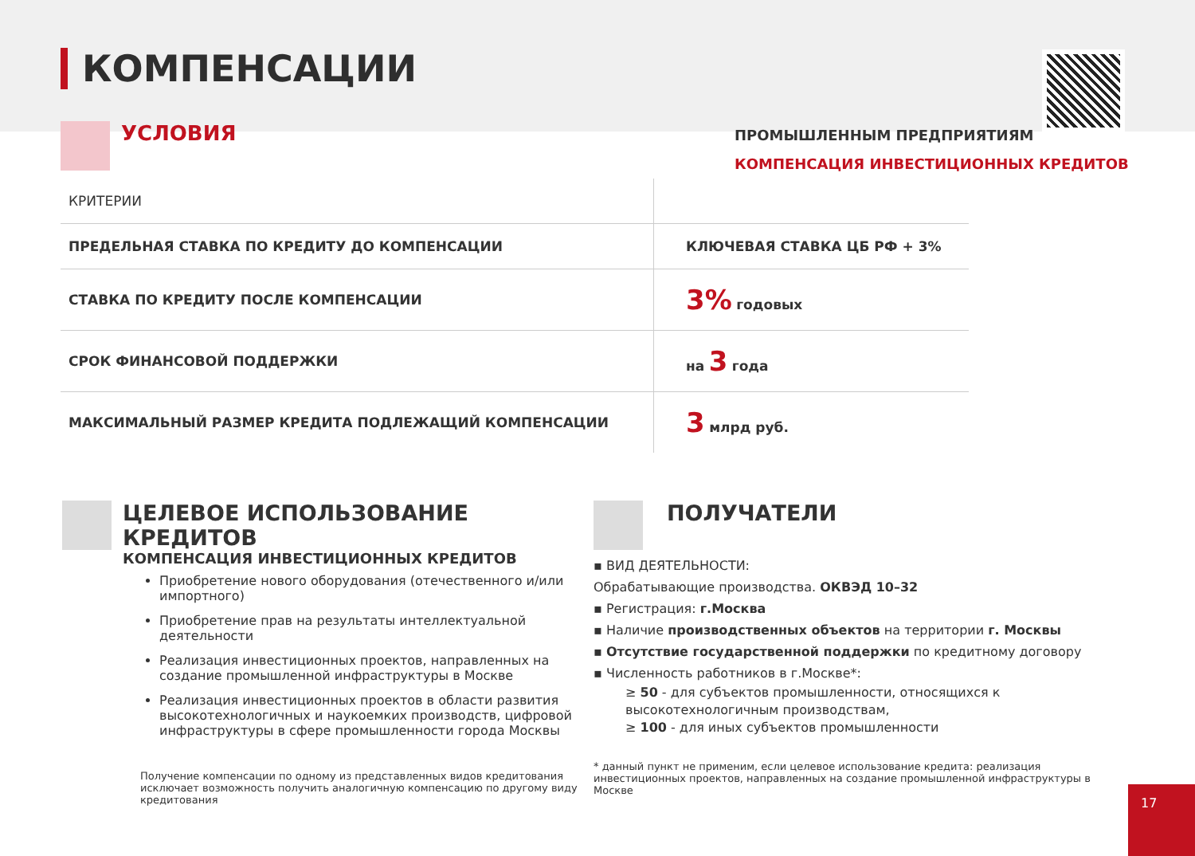КОМПЕНСАЦИИ
УСЛОВИЯ
ПРОМЫШЛЕННЫМ ПРЕДПРИЯТИЯМ
КОМПЕНСАЦИЯ ИНВЕСТИЦИОННЫХ КРЕДИТОВ
| КРИТЕРИИ | |
| --- | --- |
| ПРЕДЕЛЬНАЯ СТАВКА ПО КРЕДИТУ ДО КОМПЕНСАЦИИ | КЛЮЧЕВАЯ СТАВКА ЦБ РФ + 3% |
| СТАВКА ПО КРЕДИТУ ПОСЛЕ КОМПЕНСАЦИИ | 3% годовых |
| СРОК ФИНАНСОВОЙ ПОДДЕРЖКИ | на 3 года |
| МАКСИМАЛЬНЫЙ РАЗМЕР КРЕДИТА ПОДЛЕЖАЩИЙ КОМПЕНСАЦИИ | 3 млрд руб. |
ЦЕЛЕВОЕ ИСПОЛЬЗОВАНИЕ КРЕДИТОВ
КОМПЕНСАЦИЯ ИНВЕСТИЦИОННЫХ КРЕДИТОВ
Приобретение нового оборудования (отечественного и/или импортного)
Приобретение прав на результаты интеллектуальной деятельности
Реализация инвестиционных проектов, направленных на создание промышленной инфраструктуры в Москве
Реализация инвестиционных проектов в области развития высокотехнологичных и наукоемких производств, цифровой инфраструктуры в сфере промышленности города Москвы
Получение компенсации по одному из представленных видов кредитования исключает возможность получить аналогичную компенсацию по другому виду кредитования
ПОЛУЧАТЕЛИ
▪ ВИД ДЕЯТЕЛЬНОСТИ:
Обрабатывающие производства. ОКВЭД 10–32
▪ Регистрация: г.Москва
▪ Наличие производственных объектов на территории г. Москвы
▪ Отсутствие государственной поддержки по кредитному договору
▪ Численность работников в г.Москве*:
≥ 50 - для субъектов промышленности, относящихся к высокотехнологичным производствам,
≥ 100 - для иных субъектов промышленности
* данный пункт не применим, если целевое использование кредита: реализация инвестиционных проектов, направленных на создание промышленной инфраструктуры в Москве
17